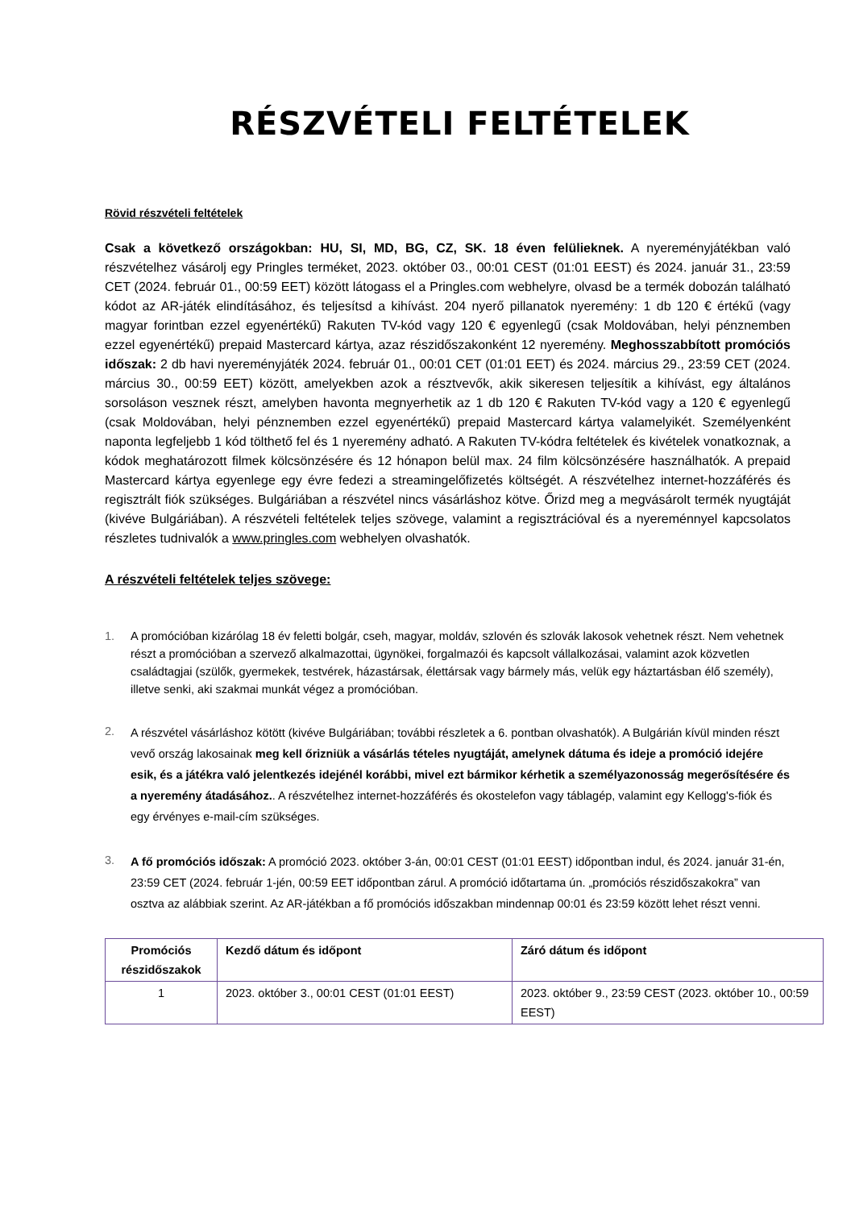RÉSZVÉTELI FELTÉTELEK
Rövid részvételi feltételek
Csak a következő országokban: HU, SI, MD, BG, CZ, SK. 18 éven felülieknek. A nyereményjátékban való részvételhez vásárolj egy Pringles terméket, 2023. október 03., 00:01 CEST (01:01 EEST) és 2024. január 31., 23:59 CET (2024. február 01., 00:59 EET) között látogass el a Pringles.com webhelyre, olvasd be a termék dobozán található kódot az AR-játék elindításához, és teljesítsd a kihívást. 204 nyerő pillanatok nyeremény: 1 db 120 € értékű (vagy magyar forintban ezzel egyenértékű) Rakuten TV-kód vagy 120 € egyenlegű (csak Moldovában, helyi pénznemben ezzel egyenértékű) prepaid Mastercard kártya, azaz részidőszakonként 12 nyeremény. Meghosszabbított promóciós időszak: 2 db havi nyereményjáték 2024. február 01., 00:01 CET (01:01 EET) és 2024. március 29., 23:59 CET (2024. március 30., 00:59 EET) között, amelyekben azok a résztvevők, akik sikeresen teljesítik a kihívást, egy általános sorsoláson vesznek részt, amelyben havonta megnyerhetik az 1 db 120 € Rakuten TV-kód vagy a 120 € egyenlegű (csak Moldovában, helyi pénznemben ezzel egyenértékű) prepaid Mastercard kártya valamelyikét. Személyenként naponta legfeljebb 1 kód tölthető fel és 1 nyeremény adható. A Rakuten TV-kódra feltételek és kivételek vonatkoznak, a kódok meghatározott filmek kölcsönzésére és 12 hónapon belül max. 24 film kölcsönzésére használhatók. A prepaid Mastercard kártya egyenlege egy évre fedezi a streamingelőfizetés költségét. A részvételhez internet-hozzáférés és regisztrált fiók szükséges. Bulgáriában a részvétel nincs vásárláshoz kötve. Őrizd meg a megvásárolt termék nyugtáját (kivéve Bulgáriában). A részvételi feltételek teljes szövege, valamint a regisztrációval és a nyereménnyel kapcsolatos részletes tudnivalók a www.pringles.com webhelyen olvashatók.
A részvételi feltételek teljes szövege:
1. A promócióban kizárólag 18 év feletti bolgár, cseh, magyar, moldáv, szlovén és szlovák lakosok vehetnek részt. Nem vehetnek részt a promócióban a szervező alkalmazottai, ügynökei, forgalmazói és kapcsolt vállalkozásai, valamint azok közvetlen családtagjai (szülők, gyermekek, testvérek, házastársak, élettársak vagy bármely más, velük egy háztartásban élő személy), illetve senki, aki szakmai munkát végez a promócióban.
2.
A részvétel vásárláshoz kötött (kivéve Bulgáriában; további részletek a 6. pontban olvashatók). A Bulgárián kívül minden részt vevő ország lakosainak meg kell őrizniük a vásárlás tételes nyugtáját, amelynek dátuma és ideje a promóció idejére esik, és a játékra való jelentkezés idejénél korábbi, mivel ezt bármikor kérhetik a személyazonosság megerősítésére és a nyeremény átadásához.. A részvételhez internet-hozzáférés és okostelefon vagy táblagép, valamint egy Kellogg's-fiók és egy érvényes e-mail-cím szükséges.
3.
A fő promóciós időszak: A promóció 2023. október 3-án, 00:01 CEST (01:01 EEST) időpontban indul, és 2024. január 31-én, 23:59 CET (2024. február 1-jén, 00:59 EET időpontban zárul. A promóció időtartama ún. „promóciós részidőszakokra” van osztva az alábbiak szerint. Az AR-játékban a fő promóciós időszakban mindennap 00:01 és 23:59 között lehet részt venni.
| Promóciós részidőszakok | Kezdő dátum és időpont | Záró dátum és időpont |
| --- | --- | --- |
| 1 | 2023. október 3., 00:01 CEST (01:01 EEST) | 2023. október 9., 23:59 CEST (2023. október 10., 00:59 EEST) |